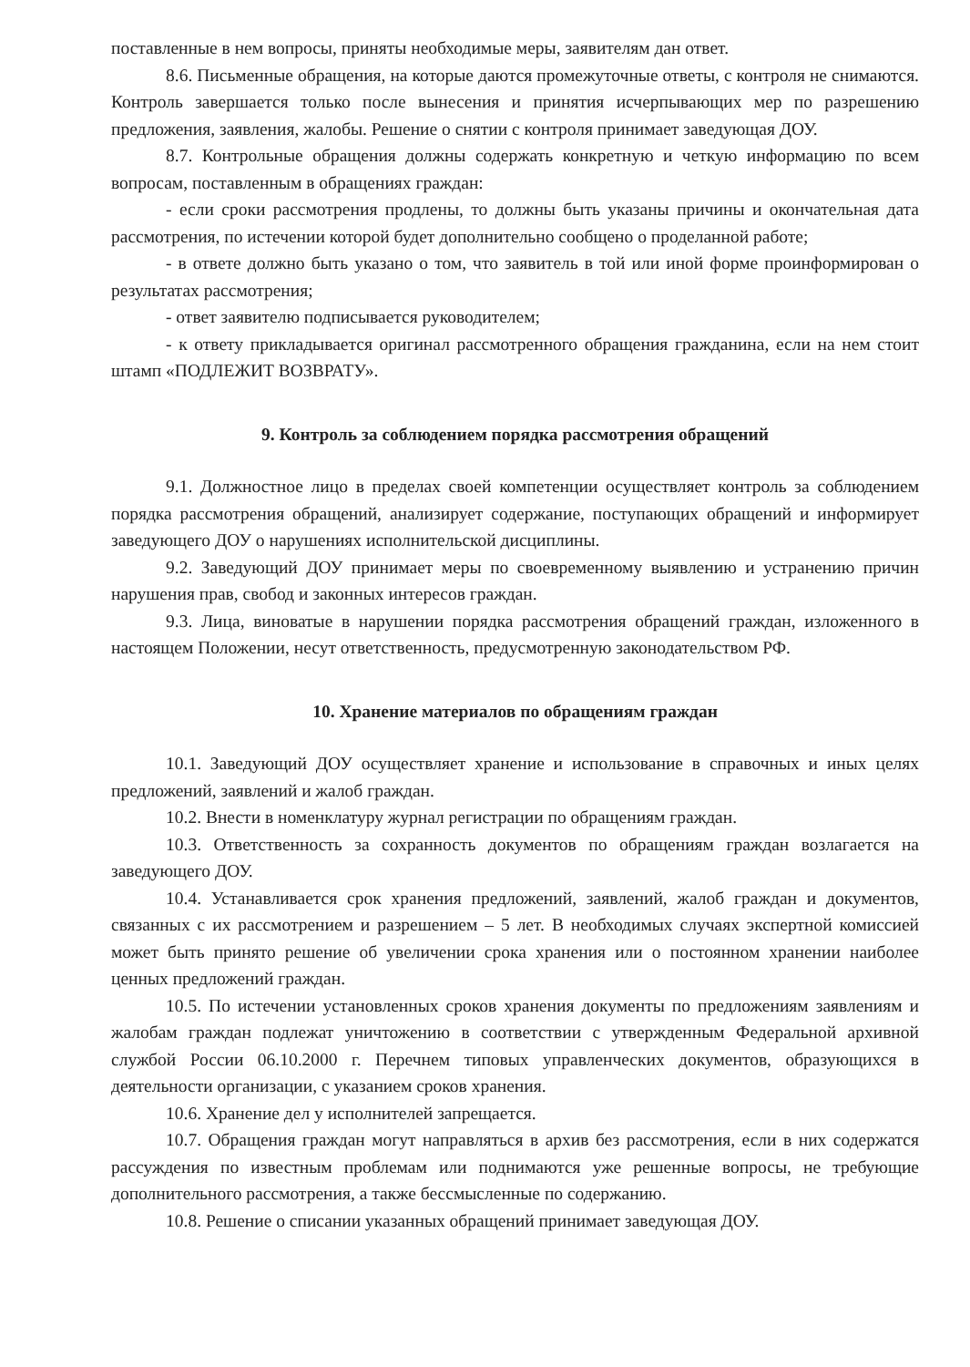поставленные в нем вопросы, приняты необходимые меры, заявителям дан ответ.
8.6. Письменные обращения, на которые даются промежуточные ответы, с контроля не снимаются. Контроль завершается только после вынесения и принятия исчерпывающих мер по разрешению предложения, заявления, жалобы. Решение о снятии с контроля принимает заведующая ДОУ.
8.7. Контрольные обращения должны содержать конкретную и четкую информацию по всем вопросам, поставленным в обращениях граждан:
- если сроки рассмотрения продлены, то должны быть указаны причины и окончательная дата рассмотрения, по истечении которой будет дополнительно сообщено о проделанной работе;
- в ответе должно быть указано о том, что заявитель в той или иной форме проинформирован о результатах рассмотрения;
- ответ заявителю подписывается руководителем;
- к ответу прикладывается оригинал рассмотренного обращения гражданина, если на нем стоит штамп «ПОДЛЕЖИТ ВОЗВРАТУ».
9. Контроль за соблюдением порядка рассмотрения обращений
9.1. Должностное лицо в пределах своей компетенции осуществляет контроль за соблюдением порядка рассмотрения обращений, анализирует содержание, поступающих обращений и информирует заведующего ДОУ о нарушениях исполнительской дисциплины.
9.2. Заведующий ДОУ принимает меры по своевременному выявлению и устранению причин нарушения прав, свобод и законных интересов граждан.
9.3. Лица, виноватые в нарушении порядка рассмотрения обращений граждан, изложенного в настоящем Положении, несут ответственность, предусмотренную законодательством РФ.
10. Хранение материалов по обращениям граждан
10.1. Заведующий ДОУ осуществляет хранение и использование в справочных и иных целях предложений, заявлений и жалоб граждан.
10.2. Внести в номенклатуру журнал регистрации по обращениям граждан.
10.3. Ответственность за сохранность документов по обращениям граждан возлагается на заведующего ДОУ.
10.4. Устанавливается срок хранения предложений, заявлений, жалоб граждан и документов, связанных с их рассмотрением и разрешением – 5 лет. В необходимых случаях экспертной комиссией может быть принято решение об увеличении срока хранения или о постоянном хранении наиболее ценных предложений граждан.
10.5. По истечении установленных сроков хранения документы по предложениям заявлениям и жалобам граждан подлежат уничтожению в соответствии с утвержденным Федеральной архивной службой России 06.10.2000 г. Перечнем типовых управленческих документов, образующихся в деятельности организации, с указанием сроков хранения.
10.6. Хранение дел у исполнителей запрещается.
10.7. Обращения граждан могут направляться в архив без рассмотрения, если в них содержатся рассуждения по известным проблемам или поднимаются уже решенные вопросы, не требующие дополнительного рассмотрения, а также бессмысленные по содержанию.
10.8. Решение о списании указанных обращений принимает заведующая ДОУ.